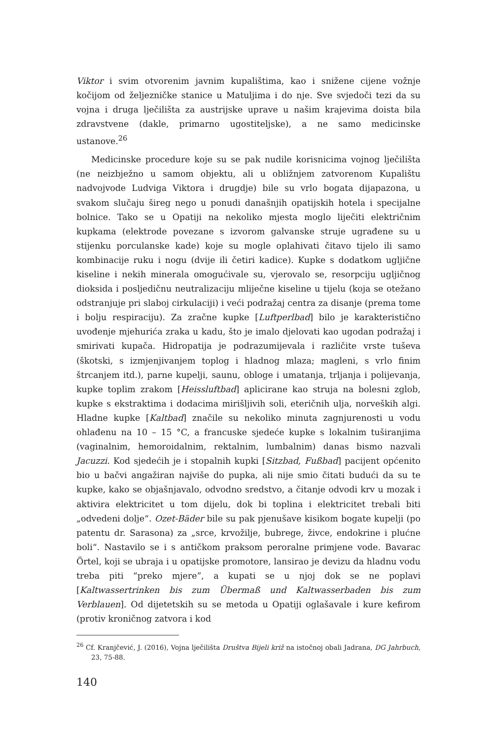Viktor i svim otvorenim javnim kupalištima, kao i snižene cijene vožnje kočijom od željezničke stanice u Matuljima i do nje. Sve svjedoči tezi da su vojna i druga lječilišta za austrijske uprave u našim krajevima doista bila zdravstvene (dakle, primarno ugostiteljske), a ne samo medicinske ustanove.<sup>26</sup>
Medicinske procedure koje su se pak nudile korisnicima vojnog lječilišta (ne neizbježno u samom objektu, ali u obližnjem zatvorenom Kupalištu nadvojvode Ludviga Viktora i drugdje) bile su vrlo bogata dijapazona, u svakom slučaju šireg nego u ponudi današnjih opatijskih hotela i specijalne bolnice. Tako se u Opatiji na nekoliko mjesta moglo liječiti električnim kupkama (elektrode povezane s izvorom galvanske struje ugrađene su u stijenku porculanske kade) koje su mogle oplahivati čitavo tijelo ili samo kombinacije ruku i nogu (dvije ili četiri kadice). Kupke s dodatkom ugljične kiseline i nekih minerala omogućivale su, vjerovalo se, resorpciju ugljičnog dioksida i posljedičnu neutralizaciju mliječne kiseline u tijelu (koja se otežano odstranjuje pri slaboj cirkulaciji) i veći podražaj centra za disanje (prema tome i bolju respiraciju). Za zračne kupke [Luftperlbad] bilo je karakteristično uvođenje mjehurića zraka u kadu, što je imalo djelovati kao ugodan podražaj i smirivati kupača. Hidropatija je podrazumijevala i različite vrste tuševa (škotski, s izmjenjivanjem toplog i hladnog mlaza; magleni, s vrlo finim štrcanjem itd.), parne kupelji, saunu, obloge i umatanja, trljanja i polijevanja, kupke toplim zrakom [Heissluftbad] aplicirane kao struja na bolesni zglob, kupke s ekstraktima i dodacima mirišljivih soli, eteričnih ulja, norveških algi. Hladne kupke [Kaltbad] značile su nekoliko minuta zagnjurenosti u vodu ohlađenu na 10 – 15 °C, a francuske sjedeće kupke s lokalnim tuširanjima (vaginalnim, hemoroidalnim, rektalnim, lumbalnim) danas bismo nazvali Jacuzzi. Kod sjedećih je i stopalnih kupki [Sitzbad, Fußbad] pacijent općenito bio u bačvi angažiran najviše do pupka, ali nije smio čitati budući da su te kupke, kako se objašnjavalo, odvodno sredstvo, a čitanje odvodi krv u mozak i aktivira elektricitet u tom dijelu, dok bi toplina i elektricitet trebali biti „odvedeni dolje“. Ozet-Bäder bile su pak pjenušave kisikom bogate kupelji (po patentu dr. Sarasona) za „srce, krvožilje, bubrege, živce, endokrine i plućne boli“. Nastavilo se i s antičkom praksom peroralne primjene vode. Bavarac Örtel, koji se ubraja i u opatijske promotore, lansirao je devizu da hladnu vodu treba piti “preko mjere”, a kupati se u njoj dok se ne poplavi [Kaltwassertrinken bis zum Übermaß und Kaltwasserbaden bis zum Verblauen]. Od dijetetskih su se metoda u Opatiji oglašavale i kure kefirom (protiv kroničnog zatvora i kod
<sup>26</sup> Cf. Kranjčević, J. (2016), Vojna lječilišta Društva Bijeli križ na istočnoj obali Jadrana, DG Jahrbuch, 23, 75-88.
140